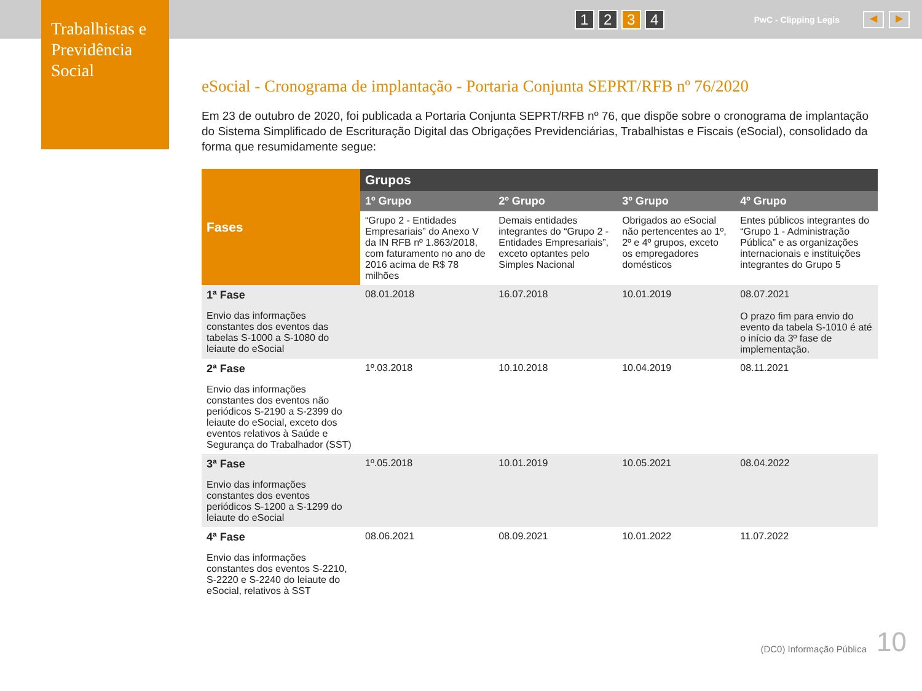1 2 3 4 PwC - Clipping Legis ◀ ▶
Trabalhistas e Previdência Social
eSocial - Cronograma de implantação - Portaria Conjunta SEPRT/RFB nº 76/2020
Em 23 de outubro de 2020, foi publicada a Portaria Conjunta SEPRT/RFB nº 76, que dispõe sobre o cronograma de implantação do Sistema Simplificado de Escrituração Digital das Obrigações Previdenciárias, Trabalhistas e Fiscais (eSocial), consolidado da forma que resumidamente segue:
| Fases | Grupos | | | |
| --- | --- | --- | --- | --- |
| | 1º Grupo | 2º Grupo | 3º Grupo | 4º Grupo |
| | “Grupo 2 - Entidades Empresariais” do Anexo V da IN RFB nº 1.863/2018, com faturamento no ano de 2016 acima de R$ 78 milhões | Demais entidades integrantes do “Grupo 2 - Entidades Empresariais”, exceto optantes pelo Simples Nacional | Obrigados ao eSocial não pertencentes ao 1º, 2º e 4º grupos, exceto os empregadores domésticos | Entes públicos integrantes do “Grupo 1 - Administração Pública” e as organizações internacionais e instituições integrantes do Grupo 5 |
| 1ª Fase Envio das informações constantes dos eventos das tabelas S-1000 a S-1080 do leiaute do eSocial | 08.01.2018 | 16.07.2018 | 10.01.2019 | 08.07.2021 O prazo fim para envio do evento da tabela S-1010 é até o início da 3º fase de implementação. |
| 2ª Fase Envio das informações constantes dos eventos não periódicos S-2190 a S-2399 do leiaute do eSocial, exceto dos eventos relativos à Saúde e Segurança do Trabalhador (SST) | 1º.03.2018 | 10.10.2018 | 10.04.2019 | 08.11.2021 |
| 3ª Fase Envio das informações constantes dos eventos periódicos S-1200 a S-1299 do leiaute do eSocial | 1º.05.2018 | 10.01.2019 | 10.05.2021 | 08.04.2022 |
| 4ª Fase Envio das informações constantes dos eventos S-2210, S-2220 e S-2240 do leiaute do eSocial, relativos à SST | 08.06.2021 | 08.09.2021 | 10.01.2022 | 11.07.2022 |
(DC0) Informação Pública 10